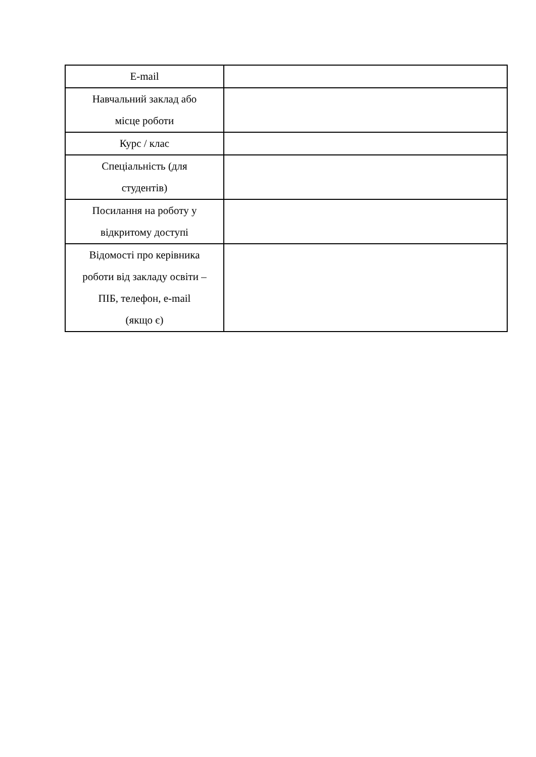| E-mail | |
| Навчальний заклад або місце роботи | |
| Курс / клас | |
| Спеціальність (для студентів) | |
| Посилання на роботу у відкритому доступі | |
| Відомості про керівника роботи від закладу освіти – ПІБ, телефон, e-mail (якщо є) | |